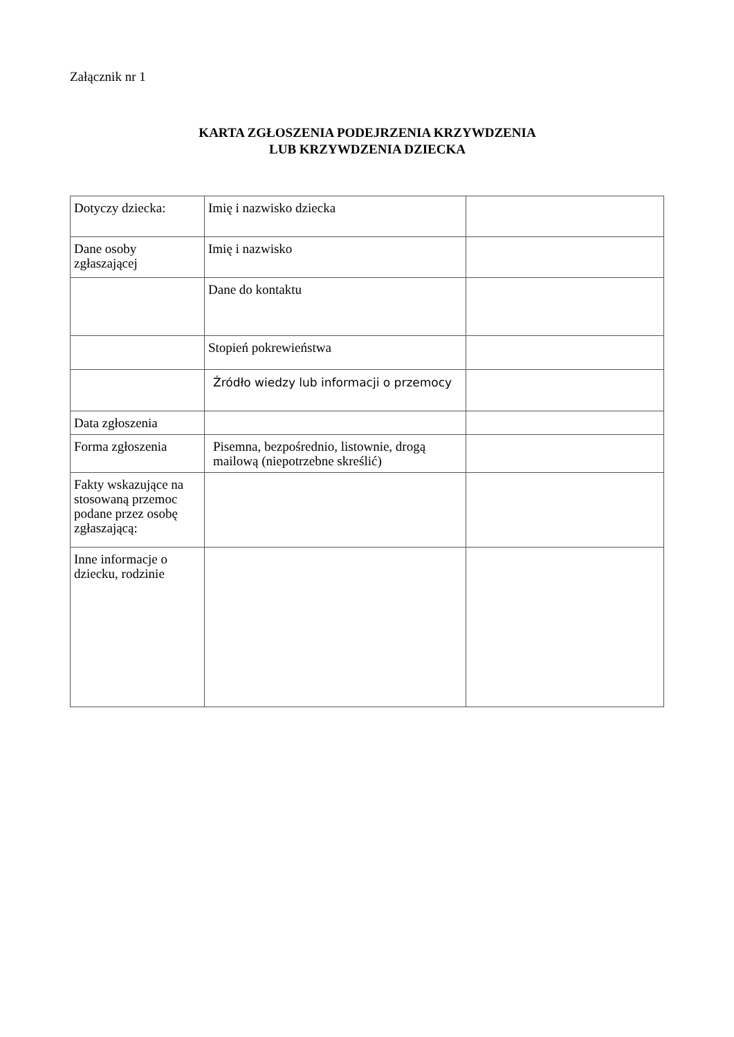Załącznik nr 1
KARTA ZGŁOSZENIA PODEJRZENIA KRZYWDZENIA
LUB KRZYWDZENIA DZIECKA
| Dotyczy dziecka: | Imię i nazwisko dziecka | |
| Dane osoby zgłaszającej | Imię i nazwisko | |
| | Dane do kontaktu | |
| | Stopień pokrewieństwa | |
| | Źródło wiedzy lub informacji o przemocy | |
| Data zgłoszenia | | |
| Forma zgłoszenia | Pisemna, bezpośrednio, listownie, drogą mailową (niepotrzebne skreślić) | |
| Fakty wskazujące na stosowaną przemoc podane przez osobę zgłaszającą: | | |
| Inne informacje o dziecku, rodzinie | | |